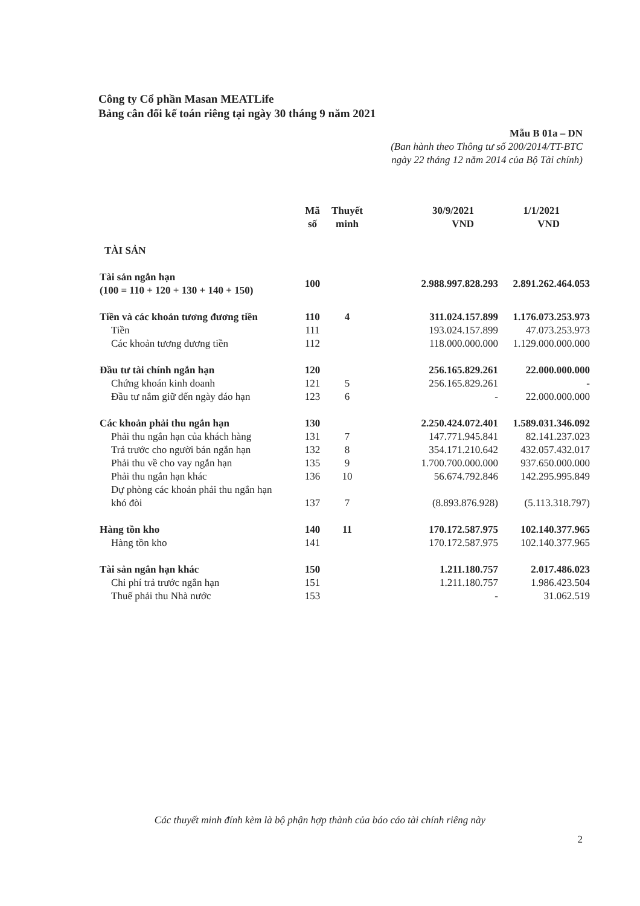Công ty Cổ phần Masan MEATLife
Bảng cân đối kế toán riêng tại ngày 30 tháng 9 năm 2021
Mẫu B 01a – DN
(Ban hành theo Thông tư số 200/2014/TT-BTC
ngày 22 tháng 12 năm 2014 của Bộ Tài chính)
| | Mã số | Thuyết minh | 30/9/2021 VND | 1/1/2021 VND |
| --- | --- | --- | --- | --- |
| TÀI SẢN | | | | |
| Tài sản ngắn hạn (100 = 110 + 120 + 130 + 140 + 150) | 100 | | 2.988.997.828.293 | 2.891.262.464.053 |
| Tiền và các khoản tương đương tiền | 110 | 4 | 311.024.157.899 | 1.176.073.253.973 |
| Tiền | 111 | | 193.024.157.899 | 47.073.253.973 |
| Các khoản tương đương tiền | 112 | | 118.000.000.000 | 1.129.000.000.000 |
| Đầu tư tài chính ngắn hạn | 120 | | 256.165.829.261 | 22.000.000.000 |
| Chứng khoán kinh doanh | 121 | 5 | 256.165.829.261 | - |
| Đầu tư nắm giữ đến ngày đáo hạn | 123 | 6 | - | 22.000.000.000 |
| Các khoản phải thu ngắn hạn | 130 | | 2.250.424.072.401 | 1.589.031.346.092 |
| Phải thu ngắn hạn của khách hàng | 131 | 7 | 147.771.945.841 | 82.141.237.023 |
| Trả trước cho người bán ngắn hạn | 132 | 8 | 354.171.210.642 | 432.057.432.017 |
| Phải thu về cho vay ngắn hạn | 135 | 9 | 1.700.700.000.000 | 937.650.000.000 |
| Phải thu ngắn hạn khác | 136 | 10 | 56.674.792.846 | 142.295.995.849 |
| Dự phòng các khoản phải thu ngắn hạn khó đòi | 137 | 7 | (8.893.876.928) | (5.113.318.797) |
| Hàng tồn kho | 140 | 11 | 170.172.587.975 | 102.140.377.965 |
| Hàng tồn kho | 141 | | 170.172.587.975 | 102.140.377.965 |
| Tài sản ngắn hạn khác | 150 | | 1.211.180.757 | 2.017.486.023 |
| Chi phí trả trước ngắn hạn | 151 | | 1.211.180.757 | 1.986.423.504 |
| Thuế phải thu Nhà nước | 153 | | - | 31.062.519 |
Các thuyết minh đính kèm là bộ phận hợp thành của báo cáo tài chính riêng này
2